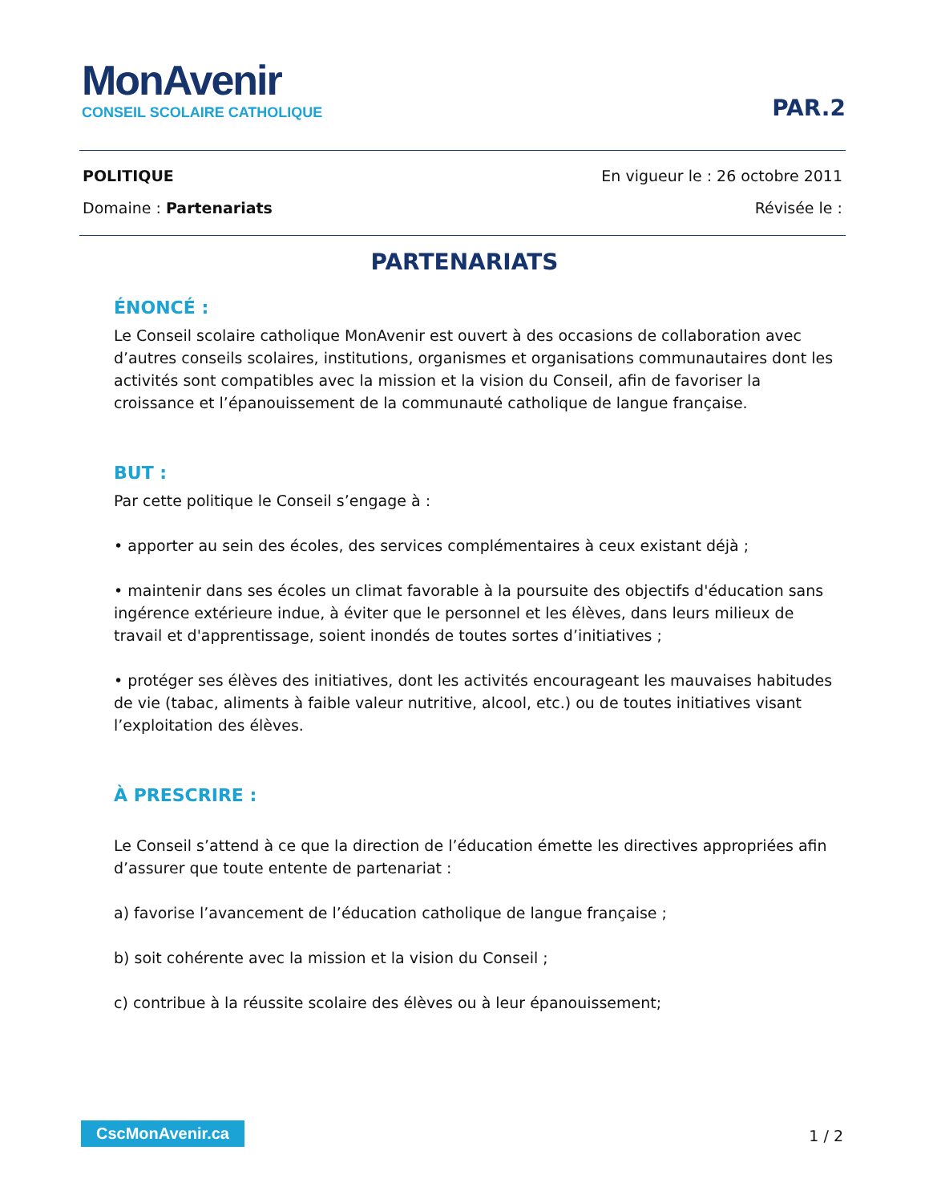MonAvenir
CONSEIL SCOLAIRE CATHOLIQUE
PAR.2
POLITIQUE En vigueur le : 26 octobre 2011
Domaine : Partenariats Révisée le :
PARTENARIATS
ÉNONCÉ :
Le Conseil scolaire catholique MonAvenir est ouvert à des occasions de collaboration avec d’autres conseils scolaires, institutions, organismes et organisations communautaires dont les activités sont compatibles avec la mission et la vision du Conseil, afin de favoriser la croissance et l’épanouissement de la communauté catholique de langue française.
BUT :
Par cette politique le Conseil s’engage à :
• apporter au sein des écoles, des services complémentaires à ceux existant déjà ;
• maintenir dans ses écoles un climat favorable à la poursuite des objectifs d'éducation sans ingérence extérieure indue, à éviter que le personnel et les élèves, dans leurs milieux de travail et d'apprentissage, soient inondés de toutes sortes d’initiatives ;
• protéger ses élèves des initiatives, dont les activités encourageant les mauvaises habitudes de vie (tabac, aliments à faible valeur nutritive, alcool, etc.) ou de toutes initiatives visant l’exploitation des élèves.
À PRESCRIRE :
Le Conseil s’attend à ce que la direction de l’éducation émette les directives appropriées afin d’assurer que toute entente de partenariat :
a) favorise l’avancement de l’éducation catholique de langue française ;
b) soit cohérente avec la mission et la vision du Conseil ;
c) contribue à la réussite scolaire des élèves ou à leur épanouissement;
CscMonAvenir.ca 1 / 2